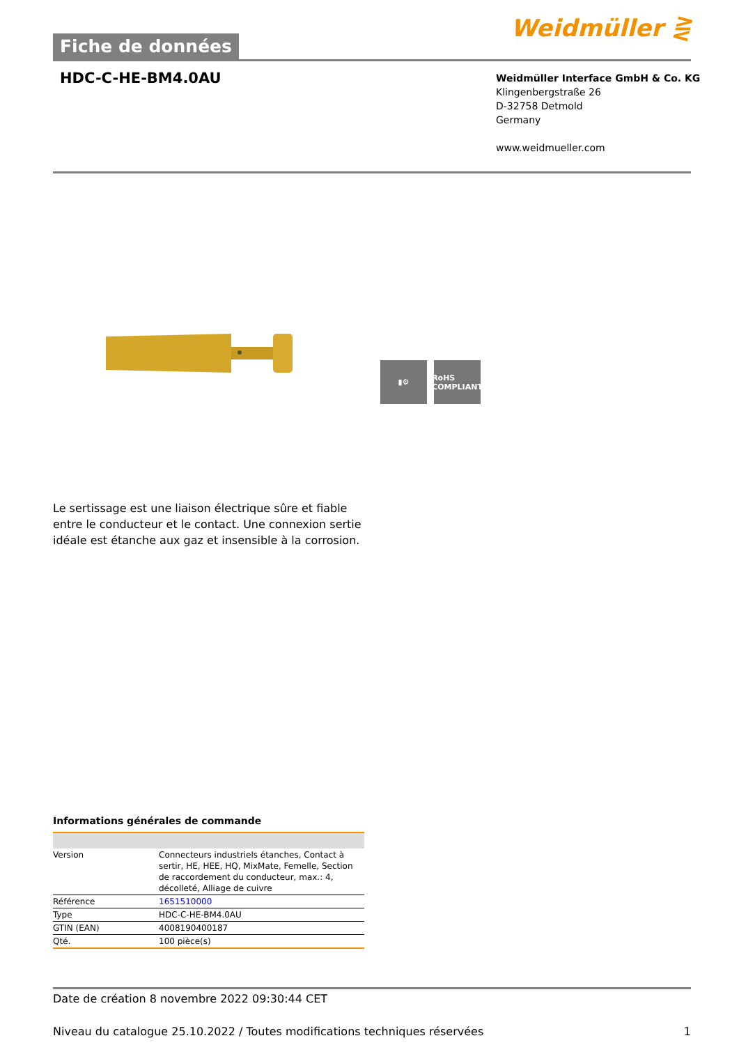Fiche de données
Weidmüller ⋛
HDC-C-HE-BM4.0AU
Weidmüller Interface GmbH & Co. KG
Klingenbergstraße 26
D-32758 Detmold
Germany
www.weidmueller.com
▮⚙ RoHS COMPLIANT
Le sertissage est une liaison électrique sûre et fiable entre le conducteur et le contact. Une connexion sertie idéale est étanche aux gaz et insensible à la corrosion.
Informations générales de commande
| Version | Connecteurs industriels étanches, Contact à sertir, HE, HEE, HQ, MixMate, Femelle, Section de raccordement du conducteur, max.: 4, décolleté, Alliage de cuivre |
| Référence | 1651510000 |
| Type | HDC-C-HE-BM4.0AU |
| GTIN (EAN) | 4008190400187 |
| Qté. | 100 pièce(s) |
Date de création 8 novembre 2022 09:30:44 CET
Niveau du catalogue 25.10.2022 / Toutes modifications techniques réservées 1